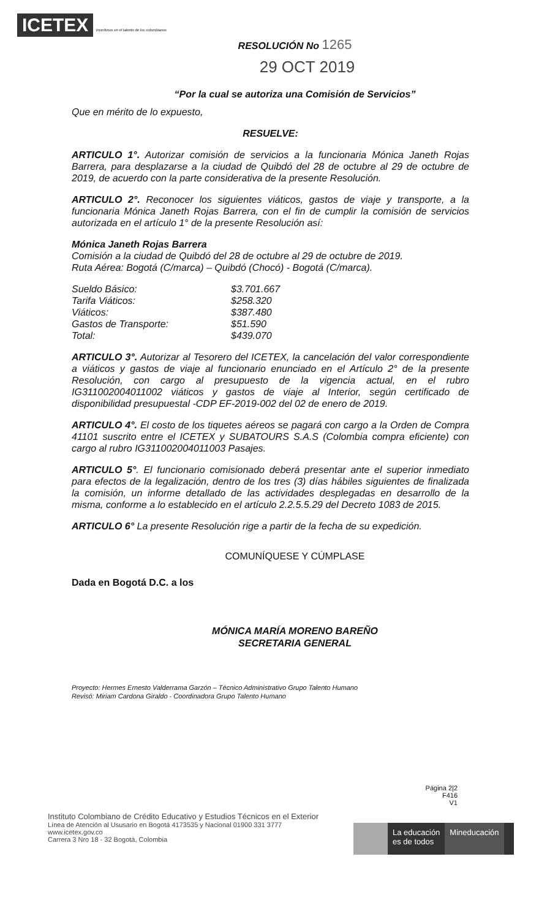ICETEX Invertimos en el talento de los colombianos
RESOLUCIÓN No 1265
29 OCT 2019
“Por la cual se autoriza una Comisión de Servicios”
Que en mérito de lo expuesto,
RESUELVE:
ARTICULO 1°. Autorizar comisión de servicios a la funcionaria Mónica Janeth Rojas Barrera, para desplazarse a la ciudad de Quibdó del 28 de octubre al 29 de octubre de 2019, de acuerdo con la parte considerativa de la presente Resolución.
ARTICULO 2°. Reconocer los siguientes viáticos, gastos de viaje y transporte, a la funcionaria Mónica Janeth Rojas Barrera, con el fin de cumplir la comisión de servicios autorizada en el artículo 1° de la presente Resolución así:
Mónica Janeth Rojas Barrera
Comisión a la ciudad de Quibdó del 28 de octubre al 29 de octubre de 2019.
Ruta Aérea: Bogotá (C/marca) – Quibdó (Chocó) - Bogotá (C/marca).
| Sueldo Básico: | $3.701.667 |
| Tarifa Viáticos: | $258.320 |
| Viáticos: | $387.480 |
| Gastos de Transporte: | $51.590 |
| Total: | $439.070 |
ARTICULO 3°. Autorizar al Tesorero del ICETEX, la cancelación del valor correspondiente a viáticos y gastos de viaje al funcionario enunciado en el Artículo 2° de la presente Resolución, con cargo al presupuesto de la vigencia actual, en el rubro IG311002004011002 viáticos y gastos de viaje al Interior, según certificado de disponibilidad presupuestal -CDP EF-2019-002 del 02 de enero de 2019.
ARTICULO 4°. El costo de los tiquetes aéreos se pagará con cargo a la Orden de Compra 41101 suscrito entre el ICETEX y SUBATOURS S.A.S (Colombia compra eficiente) con cargo al rubro IG311002004011003 Pasajes.
ARTICULO 5°. El funcionario comisionado deberá presentar ante el superior inmediato para efectos de la legalización, dentro de los tres (3) días hábiles siguientes de finalizada la comisión, un informe detallado de las actividades desplegadas en desarrollo de la misma, conforme a lo establecido en el artículo 2.2.5.5.29 del Decreto 1083 de 2015.
ARTICULO 6° La presente Resolución rige a partir de la fecha de su expedición.
COMUNÍQUESE Y CÚMPLASE
Dada en Bogotá D.C. a los
MÓNICA MARÍA MORENO BAREÑO
SECRETARIA GENERAL
Proyecto: Hermes Ernesto Valderrama Garzón – Técnico Administrativo Grupo Talento Humano
Revisó: Miriam Cardona Giraldo - Coordinadora Grupo Talento Humano
Página 2|2
F416
V1
Instituto Colombiano de Crédito Educativo y Estudios Técnicos en el Exterior
Línea de Atención al Ususario en Bogotá 4173535 y Nacional 01900 331 3777
www.icetex.gov.co
Carrera 3 Nro 18 - 32 Bogotá, Colombia
La educación
es de todos
Mineducación